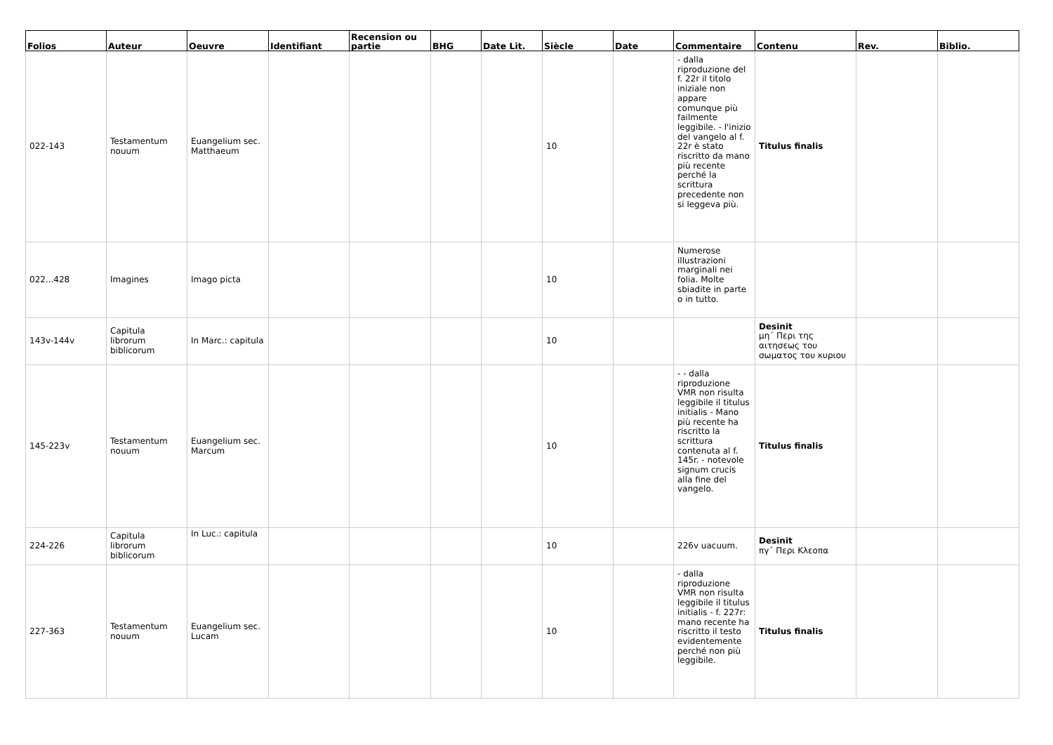| Folios | Auteur | Oeuvre | Identifiant | Recension ou partie | BHG | Date Lit. | Siècle | Date | Commentaire | Contenu | Rev. | Biblio. |
| --- | --- | --- | --- | --- | --- | --- | --- | --- | --- | --- | --- | --- |
| 022-143 | Testamentum nouum | Euangelium sec. Matthaeum | | | | | 10 | | - dalla riproduzione del f. 22r il titolo iniziale non appare comunque più failmente leggibile. - l'inizio del vangelo al f. 22r è stato riscritto da mano più recente perché la scrittura precedente non si leggeva più. | Titulus finalis | | |
| 022...428 | Imagines | Imago picta | | | | | 10 | | Numerose illustrazioni marginali nei folia. Molte sbiadite in parte o in tutto. | | | |
| 143v-144v | Capitula librorum biblicorum | In Marc.: capitula | | | | | 10 | | | Desinit μη΄ Περι της αιτησεως του σωματος του κυριου | | |
| 145-223v | Testamentum nouum | Euangelium sec. Marcum | | | | | 10 | | - - dalla riproduzione VMR non risulta leggibile il titulus initialis - Mano più recente ha riscritto la scrittura contenuta al f. 145r. - notevole signum crucis alla fine del vangelo. | Titulus finalis | | |
| 224-226 | Capitula librorum biblicorum | In Luc.: capitula | | | | | 10 | | 226v uacuum. | Desinit πγ΄ Περι Κλεοπα | | |
| 227-363 | Testamentum nouum | Euangelium sec. Lucam | | | | | 10 | | - dalla riproduzione VMR non risulta leggibile il titulus initialis - f. 227r: mano recente ha riscritto il testo evidentemente perché non più leggibile. | Titulus finalis | | |